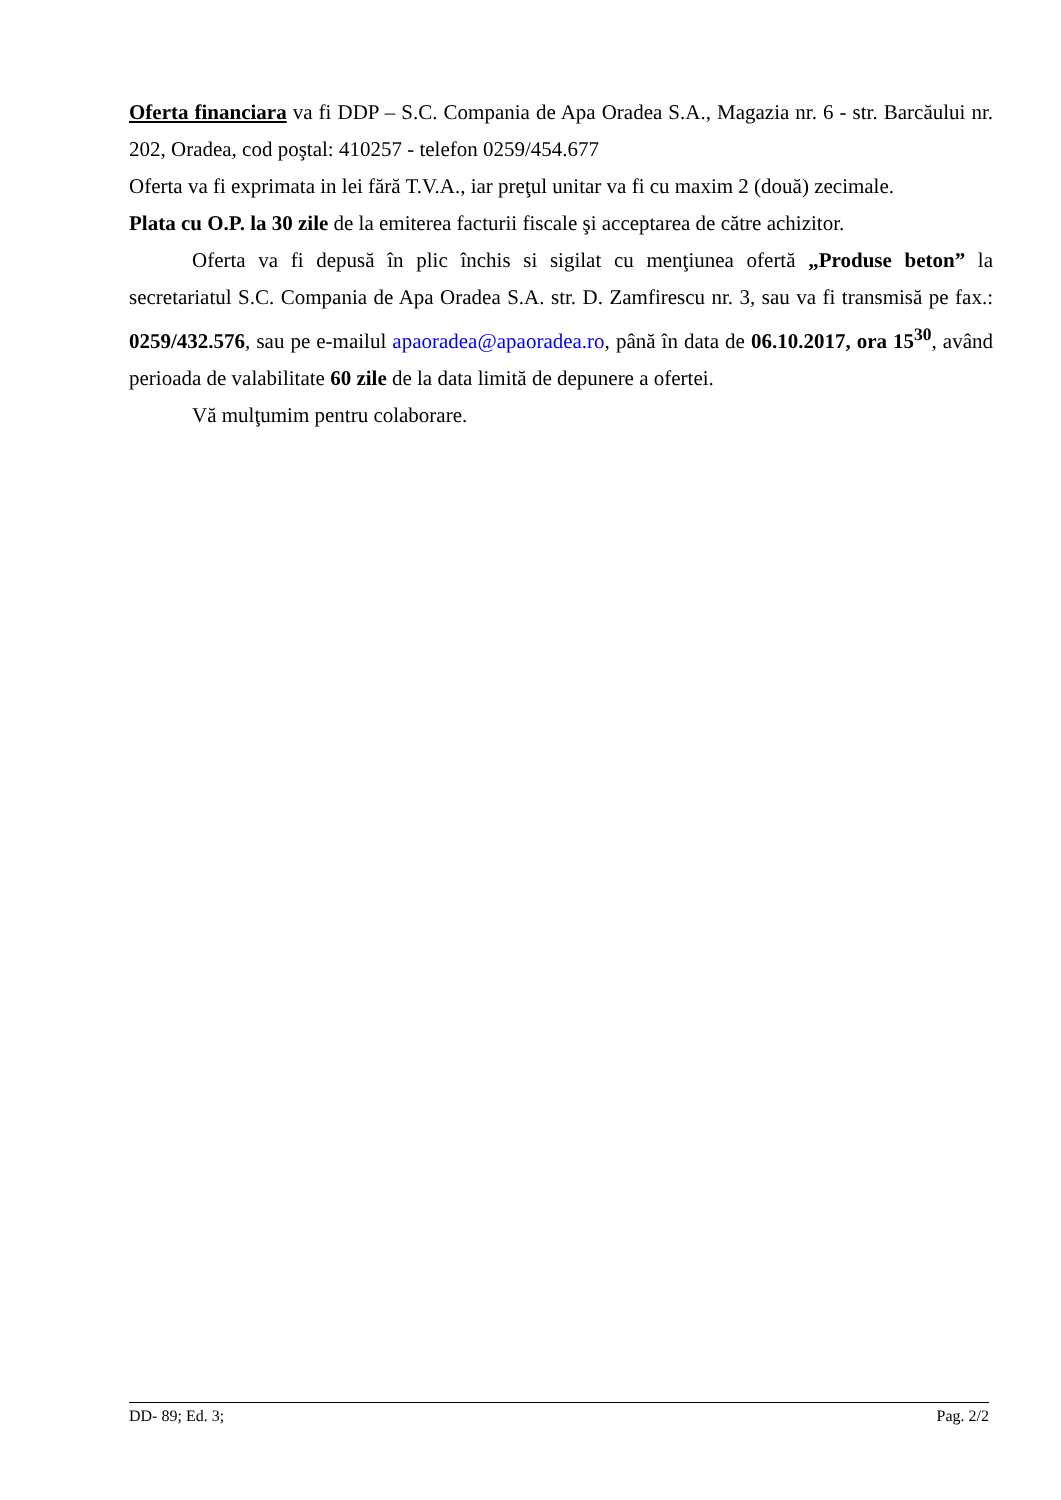Oferta financiara va fi DDP – S.C. Compania de Apa Oradea S.A., Magazia nr. 6 - str. Barcăului nr. 202, Oradea, cod poştal: 410257 - telefon 0259/454.677
Oferta va fi exprimata in lei fără T.V.A., iar preţul unitar va fi cu maxim 2 (două) zecimale.
Plata cu O.P. la 30 zile de la emiterea facturii fiscale şi acceptarea de către achizitor.
Oferta va fi depusă în plic închis si sigilat cu menţiunea ofertă „Produse beton” la secretariatul S.C. Compania de Apa Oradea S.A. str. D. Zamfirescu nr. 3, sau va fi transmisă pe fax.: 0259/432.576, sau pe e-mailul apaoradea@apaoradea.ro, până în data de 06.10.2017, ora 15<sup>30</sup>, având perioada de valabilitate 60 zile de la data limită de depunere a ofertei.
Vă mulţumim pentru colaborare.
DD- 89; Ed. 3; Pag. 2/2